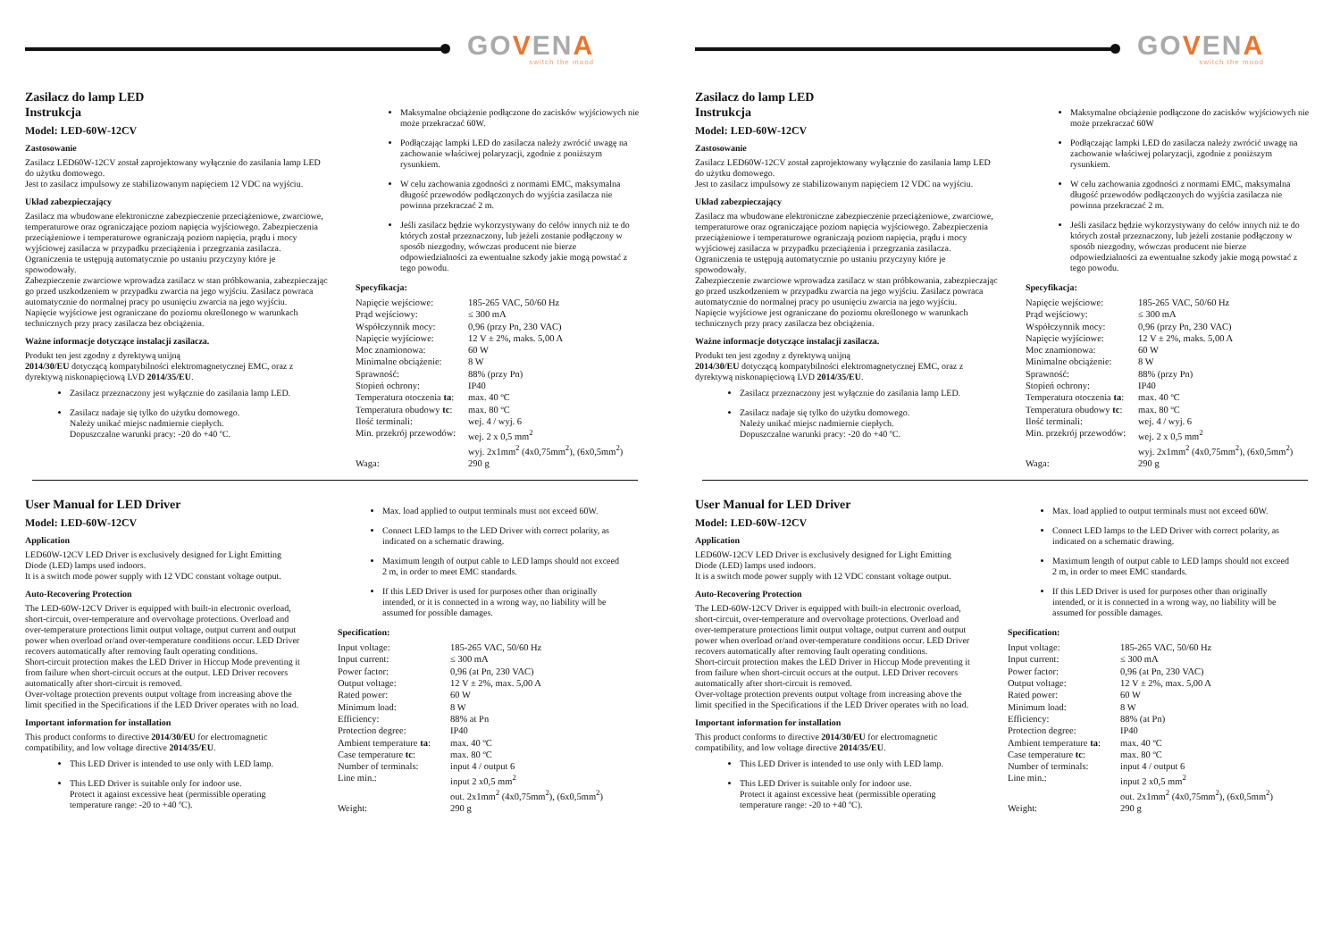GOVENA
switch the mood
Zasilacz do lamp LED
Instrukcja
Model: LED-60W-12CV
Zastosowanie
Zasilacz LED60W-12CV został zaprojektowany wyłącznie do zasilania lamp LED do użytku domowego.
Jest to zasilacz impulsowy ze stabilizowanym napięciem 12 VDC na wyjściu.
Układ zabezpieczający
Zasilacz ma wbudowane elektroniczne zabezpieczenie przeciążeniowe, zwarciowe, temperaturowe oraz ograniczające poziom napięcia wyjściowego. Zabezpieczenia przeciążeniowe i temperaturowe ograniczają poziom napięcia, prądu i mocy wyjściowej zasilacza w przypadku przeciążenia i przegrzania zasilacza. Ograniczenia te ustępują automatycznie po ustaniu przyczyny które je spowodowały.
Zabezpieczenie zwarciowe wprowadza zasilacz w stan próbkowania, zabezpieczając go przed uszkodzeniem w przypadku zwarcia na jego wyjściu. Zasilacz powraca automatycznie do normalnej pracy po usunięciu zwarcia na jego wyjściu.
Napięcie wyjściowe jest ograniczane do poziomu określonego w warunkach technicznych przy pracy zasilacza bez obciążenia.
Ważne informacje dotyczące instalacji zasilacza.
Produkt ten jest zgodny z dyrektywą unijną
2014/30/EU dotyczącą kompatybilności elektromagnetycznej EMC, oraz z dyrektywą niskonapięciową LVD 2014/35/EU.
Zasilacz przeznaczony jest wyłącznie do zasilania lamp LED.
Zasilacz nadaje się tylko do użytku domowego.
Należy unikać miejsc nadmiernie ciepłych.
Dopuszczalne warunki pracy: -20 do +40 ºC.
Maksymalne obciążenie podłączone do zacisków wyjściowych nie może przekraczać 60W.
Podłączając lampki LED do zasilacza należy zwrócić uwagę na zachowanie właściwej polaryzacji, zgodnie z poniższym rysunkiem.
W celu zachowania zgodności z normami EMC, maksymalna długość przewodów podłączonych do wyjścia zasilacza nie powinna przekraczać 2 m.
Jeśli zasilacz będzie wykorzystywany do celów innych niż te do których został przeznaczony, lub jeżeli zostanie podłączony w sposób niezgodny, wówczas producent nie bierze odpowiedzialności za ewentualne szkody jakie mogą powstać z tego powodu.
Specyfikacja:
| Napięcie wejściowe: | 185-265 VAC, 50/60 Hz |
| Prąd wejściowy: | ≤ 300 mA |
| Współczynnik mocy: | 0,96 (przy Pn, 230 VAC) |
| Napięcie wyjściowe: | 12 V ± 2%, maks. 5,00 A |
| Moc znamionowa: | 60 W |
| Minimalne obciążenie: | 8 W |
| Sprawność: | 88% (przy Pn) |
| Stopień ochrony: | IP40 |
| Temperatura otoczenia ta : | max. 40 ºC |
| Temperatura obudowy tc : | max. 80 ºC |
| Ilość terminali: | wej. 4 / wyj. 6 |
| Min. przekrój przewodów: | wej. 2 x 0,5 mm<sup>2</sup> wyj. 2x1mm<sup>2</sup> (4x0,75mm<sup>2</sup>), (6x0,5mm<sup>2</sup>) |
| Waga: | 290 g |
User Manual for LED Driver
Model: LED-60W-12CV
Application
LED60W-12CV LED Driver is exclusively designed for Light Emitting Diode (LED) lamps used indoors.
It is a switch mode power supply with 12 VDC constant voltage output.
Auto-Recovering Protection
The LED-60W-12CV Driver is equipped with built-in electronic overload, short-circuit, over-temperature and overvoltage protections. Overload and over-temperature protections limit output voltage, output current and output power when overload or/and over-temperature conditions occur. LED Driver recovers automatically after removing fault operating conditions.
Short-circuit protection makes the LED Driver in Hiccup Mode preventing it from failure when short-circuit occurs at the output. LED Driver recovers automatically after short-circuit is removed.
Over-voltage protection prevents output voltage from increasing above the limit specified in the Specifications if the LED Driver operates with no load.
Important information for installation
This product conforms to directive 2014/30/EU for electromagnetic compatibility, and low voltage directive 2014/35/EU.
This LED Driver is intended to use only with LED lamp.
This LED Driver is suitable only for indoor use.
Protect it against excessive heat (permissible operating temperature range: -20 to +40 ºC).
Max. load applied to output terminals must not exceed 60W.
Connect LED lamps to the LED Driver with correct polarity, as indicated on a schematic drawing.
Maximum length of output cable to LED lamps should not exceed 2 m, in order to meet EMC standards.
If this LED Driver is used for purposes other than originally intended, or it is connected in a wrong way, no liability will be assumed for possible damages.
Specification:
| Input voltage: | 185-265 VAC, 50/60 Hz |
| Input current: | ≤ 300 mA |
| Power factor: | 0,96 (at Pn, 230 VAC) |
| Output voltage: | 12 V ± 2%, max. 5,00 A |
| Rated power: | 60 W |
| Minimum load: | 8 W |
| Efficiency: | 88% at Pn |
| Protection degree: | IP40 |
| Ambient temperature ta : | max. 40 ºC |
| Case temperature tc : | max. 80 ºC |
| Number of terminals: | input 4 / output 6 |
| Line min.: | input 2 x0,5 mm<sup>2</sup> out. 2x1mm<sup>2</sup> (4x0,75mm<sup>2</sup>), (6x0,5mm<sup>2</sup>) |
| Weight: | 290 g |
GOVENA
switch the mood
Zasilacz do lamp LED
Instrukcja
Model: LED-60W-12CV
Zastosowanie
Zasilacz LED60W-12CV został zaprojektowany wyłącznie do zasilania lamp LED do użytku domowego.
Jest to zasilacz impulsowy ze stabilizowanym napięciem 12 VDC na wyjściu.
Układ zabezpieczający
Zasilacz ma wbudowane elektroniczne zabezpieczenie przeciążeniowe, zwarciowe, temperaturowe oraz ograniczające poziom napięcia wyjściowego. Zabezpieczenia przeciążeniowe i temperaturowe ograniczają poziom napięcia, prądu i mocy wyjściowej zasilacza w przypadku przeciążenia i przegrzania zasilacza. Ograniczenia te ustępują automatycznie po ustaniu przyczyny które je spowodowały.
Zabezpieczenie zwarciowe wprowadza zasilacz w stan próbkowania, zabezpieczając go przed uszkodzeniem w przypadku zwarcia na jego wyjściu. Zasilacz powraca automatycznie do normalnej pracy po usunięciu zwarcia na jego wyjściu.
Napięcie wyjściowe jest ograniczane do poziomu określonego w warunkach technicznych przy pracy zasilacza bez obciążenia.
Ważne informacje dotyczące instalacji zasilacza.
Produkt ten jest zgodny z dyrektywą unijną
2014/30/EU dotyczącą kompatybilności elektromagnetycznej EMC, oraz z dyrektywą niskonapięciową LVD 2014/35/EU.
Zasilacz przeznaczony jest wyłącznie do zasilania lamp LED.
Zasilacz nadaje się tylko do użytku domowego.
Należy unikać miejsc nadmiernie ciepłych.
Dopuszczalne warunki pracy: -20 do +40 ºC.
Maksymalne obciążenie podłączone do zacisków wyjściowych nie może przekraczać 60W
Podłączając lampki LED do zasilacza należy zwrócić uwagę na zachowanie właściwej polaryzacji, zgodnie z poniższym rysunkiem.
W celu zachowania zgodności z normami EMC, maksymalna długość przewodów podłączonych do wyjścia zasilacza nie powinna przekraczać 2 m.
Jeśli zasilacz będzie wykorzystywany do celów innych niż te do których został przeznaczony, lub jeżeli zostanie podłączony w sposób niezgodny, wówczas producent nie bierze odpowiedzialności za ewentualne szkody jakie mogą powstać z tego powodu.
Specyfikacja:
| Napięcie wejściowe: | 185-265 VAC, 50/60 Hz |
| Prąd wejściowy: | ≤ 300 mA |
| Współczynnik mocy: | 0,96 (przy Pn, 230 VAC) |
| Napięcie wyjściowe: | 12 V ± 2%, maks. 5,00 A |
| Moc znamionowa: | 60 W |
| Minimalne obciążenie: | 8 W |
| Sprawność: | 88% (przy Pn) |
| Stopień ochrony: | IP40 |
| Temperatura otoczenia ta : | max. 40 ºC |
| Temperatura obudowy tc : | max. 80 ºC |
| Ilość terminali: | wej. 4 / wyj. 6 |
| Min. przekrój przewodów: | wej. 2 x 0,5 mm<sup>2</sup> wyj. 2x1mm<sup>2</sup> (4x0,75mm<sup>2</sup>), (6x0,5mm<sup>2</sup>) |
| Waga: | 290 g |
User Manual for LED Driver
Model: LED-60W-12CV
Application
LED60W-12CV LED Driver is exclusively designed for Light Emitting Diode (LED) lamps used indoors.
It is a switch mode power supply with 12 VDC constant voltage output.
Auto-Recovering Protection
The LED-60W-12CV Driver is equipped with built-in electronic overload, short-circuit, over-temperature and overvoltage protections. Overload and over-temperature protections limit output voltage, output current and output power when overload or/and over-temperature conditions occur. LED Driver recovers automatically after removing fault operating conditions.
Short-circuit protection makes the LED Driver in Hiccup Mode preventing it from failure when short-circuit occurs at the output. LED Driver recovers automatically after short-circuit is removed.
Over-voltage protection prevents output voltage from increasing above the limit specified in the Specifications if the LED Driver operates with no load.
Important information for installation
This product conforms to directive 2014/30/EU for electromagnetic compatibility, and low voltage directive 2014/35/EU.
This LED Driver is intended to use only with LED lamp.
This LED Driver is suitable only for indoor use.
Protect it against excessive heat (permissible operating temperature range: -20 to +40 ºC).
Max. load applied to output terminals must not exceed 60W.
Connect LED lamps to the LED Driver with correct polarity, as indicated on a schematic drawing.
Maximum length of output cable to LED lamps should not exceed 2 m, in order to meet EMC standards.
If this LED Driver is used for purposes other than originally intended, or it is connected in a wrong way, no liability will be assumed for possible damages.
Specification:
| Input voltage: | 185-265 VAC, 50/60 Hz |
| Input current: | ≤ 300 mA |
| Power factor: | 0,96 (at Pn, 230 VAC) |
| Output voltage: | 12 V ± 2%, max. 5,00 A |
| Rated power: | 60 W |
| Minimum load: | 8 W |
| Efficiency: | 88% (at Pn) |
| Protection degree: | IP40 |
| Ambient temperature ta : | max. 40 ºC |
| Case temperature tc : | max. 80 ºC |
| Number of terminals: | input 4 / output 6 |
| Line min.: | input 2 x0,5 mm<sup>2</sup> out. 2x1mm<sup>2</sup> (4x0,75mm<sup>2</sup>), (6x0,5mm<sup>2</sup>) |
| Weight: | 290 g |